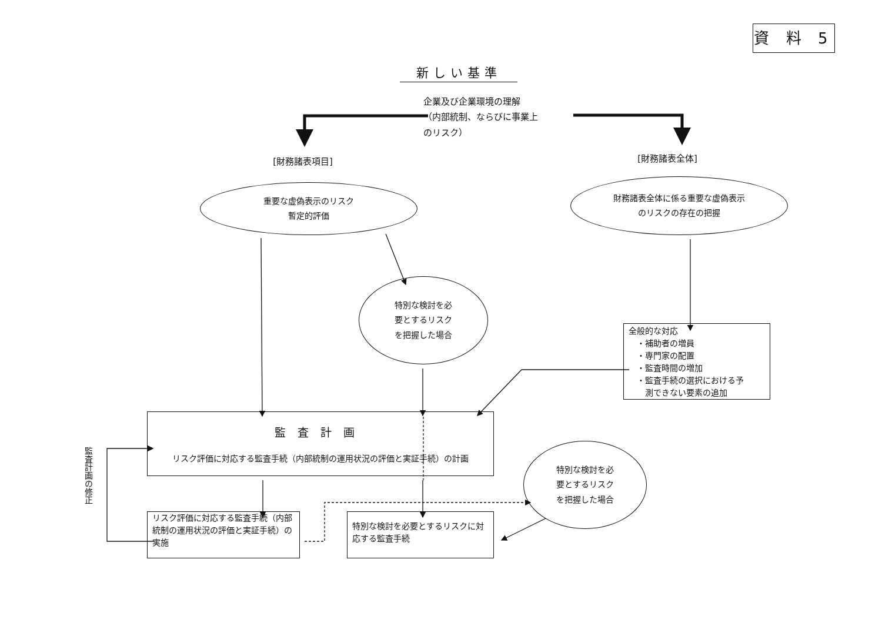資 料 5
新しい基準
企業及び企業環境の理解
（内部統制、ならびに事業上
のリスク）
[財務諸表項目]
[財務諸表全体]
重要な虚偽表示のリスク
暫定的評価
財務諸表全体に係る重要な虚偽表示
のリスクの存在の把握
特別な検討を必
要とするリスク
を把握した場合
全般的な対応
　・補助者の増員
　・専門家の配置
　・監査時間の増加
　・監査手続の選択における予
　　測できない要素の追加
監査計画
リスク評価に対応する監査手続（内部統制の運用状況の評価と実証手続）の計画
特別な検討を必
要とするリスク
を把握した場合
監査計画の修正
リスク評価に対応する監査手続（内部統制の運用状況の評価と実証手続）の実施
特別な検討を必要とするリスクに対応する監査手続